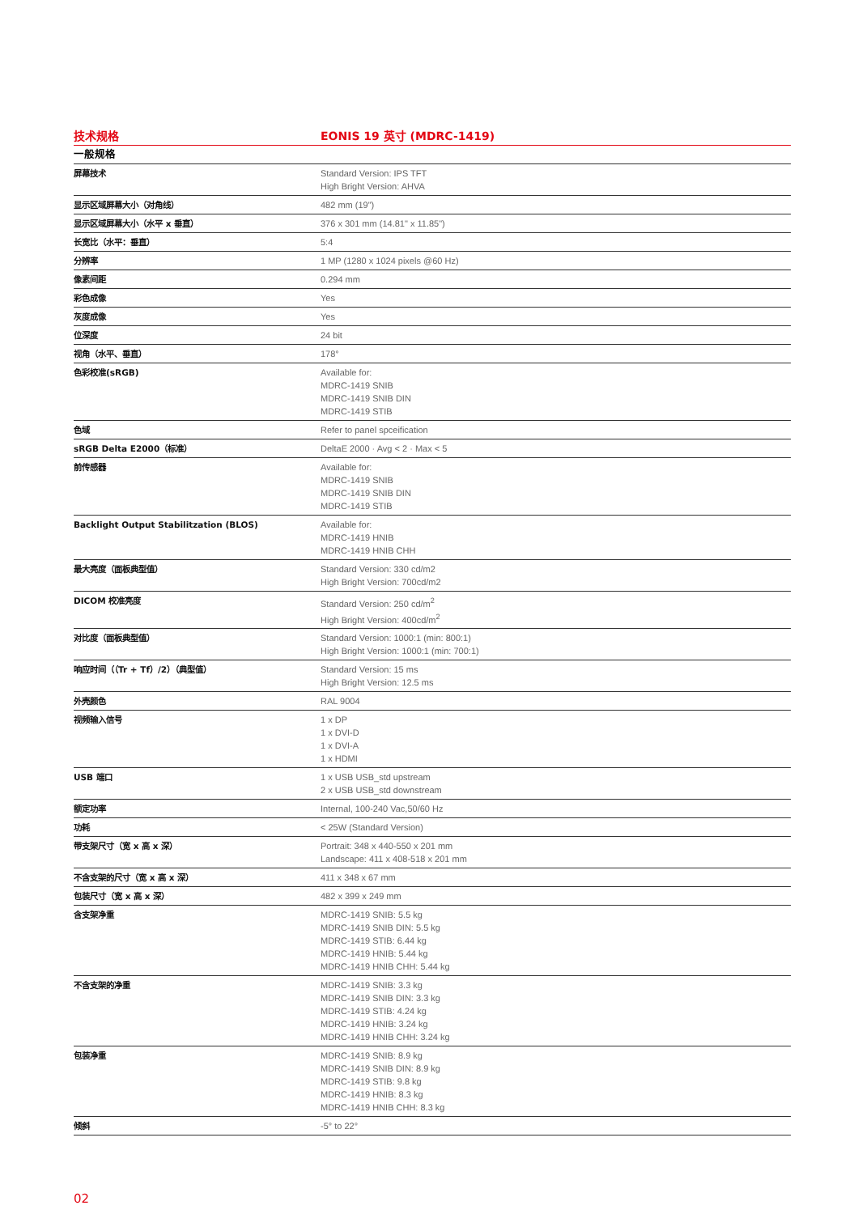| 技术规格 | EONIS 19 英寸 (MDRC-1419) |
| --- | --- |
| 一般规格 | |
| 屏幕技术 | Standard Version: IPS TFT High Bright Version: AHVA |
| 显示区域屏幕大小（对角线） | 482 mm (19") |
| 显示区域屏幕大小（水平 x 垂直） | 376 x 301 mm (14.81" x 11.85") |
| 长宽比（水平：垂直） | 5:4 |
| 分辨率 | 1 MP (1280 x 1024 pixels @60 Hz) |
| 像素间距 | 0.294 mm |
| 彩色成像 | Yes |
| 灰度成像 | Yes |
| 位深度 | 24 bit |
| 视角（水平、垂直） | 178° |
| 色彩校准(sRGB) | Available for: MDRC-1419 SNIB MDRC-1419 SNIB DIN MDRC-1419 STIB |
| 色域 | Refer to panel spceification |
| sRGB Delta E2000（标准） | DeltaE 2000 · Avg < 2 · Max < 5 |
| 前传感器 | Available for: MDRC-1419 SNIB MDRC-1419 SNIB DIN MDRC-1419 STIB |
| Backlight Output Stabilitzation (BLOS) | Available for: MDRC-1419 HNIB MDRC-1419 HNIB CHH |
| 最大亮度（面板典型值） | Standard Version: 330 cd/m2 High Bright Version: 700cd/m2 |
| DICOM 校准亮度 | Standard Version: 250 cd/m<sup>2</sup> High Bright Version: 400cd/m<sup>2</sup> |
| 对比度（面板典型值） | Standard Version: 1000:1 (min: 800:1) High Bright Version: 1000:1 (min: 700:1) |
| 响应时间（（Tr + Tf）/2）（典型值） | Standard Version: 15 ms High Bright Version: 12.5 ms |
| 外壳颜色 | RAL 9004 |
| 视频输入信号 | 1 x DP 1 x DVI-D 1 x DVI-A 1 x HDMI |
| USB 端口 | 1 x USB USB_std upstream 2 x USB USB_std downstream |
| 额定功率 | Internal, 100-240 Vac,50/60 Hz |
| 功耗 | < 25W (Standard Version) |
| 带支架尺寸（宽 x 高 x 深） | Portrait: 348 x 440-550 x 201 mm Landscape: 411 x 408-518 x 201 mm |
| 不含支架的尺寸（宽 x 高 x 深） | 411 x 348 x 67 mm |
| 包装尺寸（宽 x 高 x 深） | 482 x 399 x 249 mm |
| 含支架净重 | MDRC-1419 SNIB: 5.5 kg MDRC-1419 SNIB DIN: 5.5 kg MDRC-1419 STIB: 6.44 kg MDRC-1419 HNIB: 5.44 kg MDRC-1419 HNIB CHH: 5.44 kg |
| 不含支架的净重 | MDRC-1419 SNIB: 3.3 kg MDRC-1419 SNIB DIN: 3.3 kg MDRC-1419 STIB: 4.24 kg MDRC-1419 HNIB: 3.24 kg MDRC-1419 HNIB CHH: 3.24 kg |
| 包装净重 | MDRC-1419 SNIB: 8.9 kg MDRC-1419 SNIB DIN: 8.9 kg MDRC-1419 STIB: 9.8 kg MDRC-1419 HNIB: 8.3 kg MDRC-1419 HNIB CHH: 8.3 kg |
| 倾斜 | -5° to 22° |
02